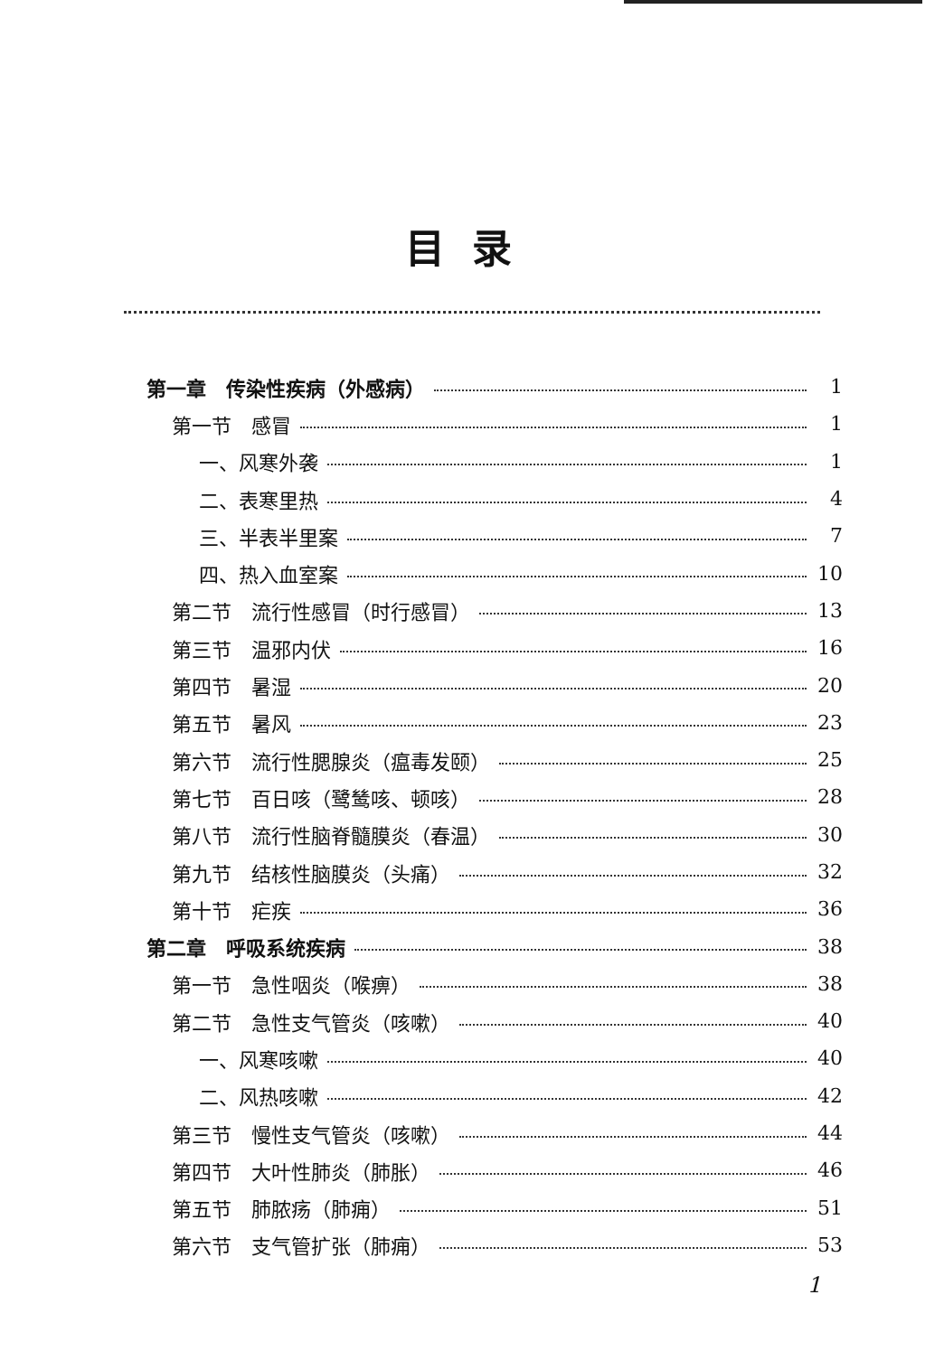目录
第一章　传染性疾病（外感病） 1
第一节　感冒 1
一、风寒外袭 1
二、表寒里热 4
三、半表半里案 7
四、热入血室案 10
第二节　流行性感冒（时行感冒） 13
第三节　温邪内伏 16
第四节　暑湿 20
第五节　暑风 23
第六节　流行性腮腺炎（瘟毒发颐） 25
第七节　百日咳（鹭鸶咳、顿咳） 28
第八节　流行性脑脊髓膜炎（春温） 30
第九节　结核性脑膜炎（头痛） 32
第十节　疟疾 36
第二章　呼吸系统疾病 38
第一节　急性咽炎（喉痹） 38
第二节　急性支气管炎（咳嗽） 40
一、风寒咳嗽 40
二、风热咳嗽 42
第三节　慢性支气管炎（咳嗽） 44
第四节　大叶性肺炎（肺胀） 46
第五节　肺脓疡（肺痈） 51
第六节　支气管扩张（肺痈） 53
1